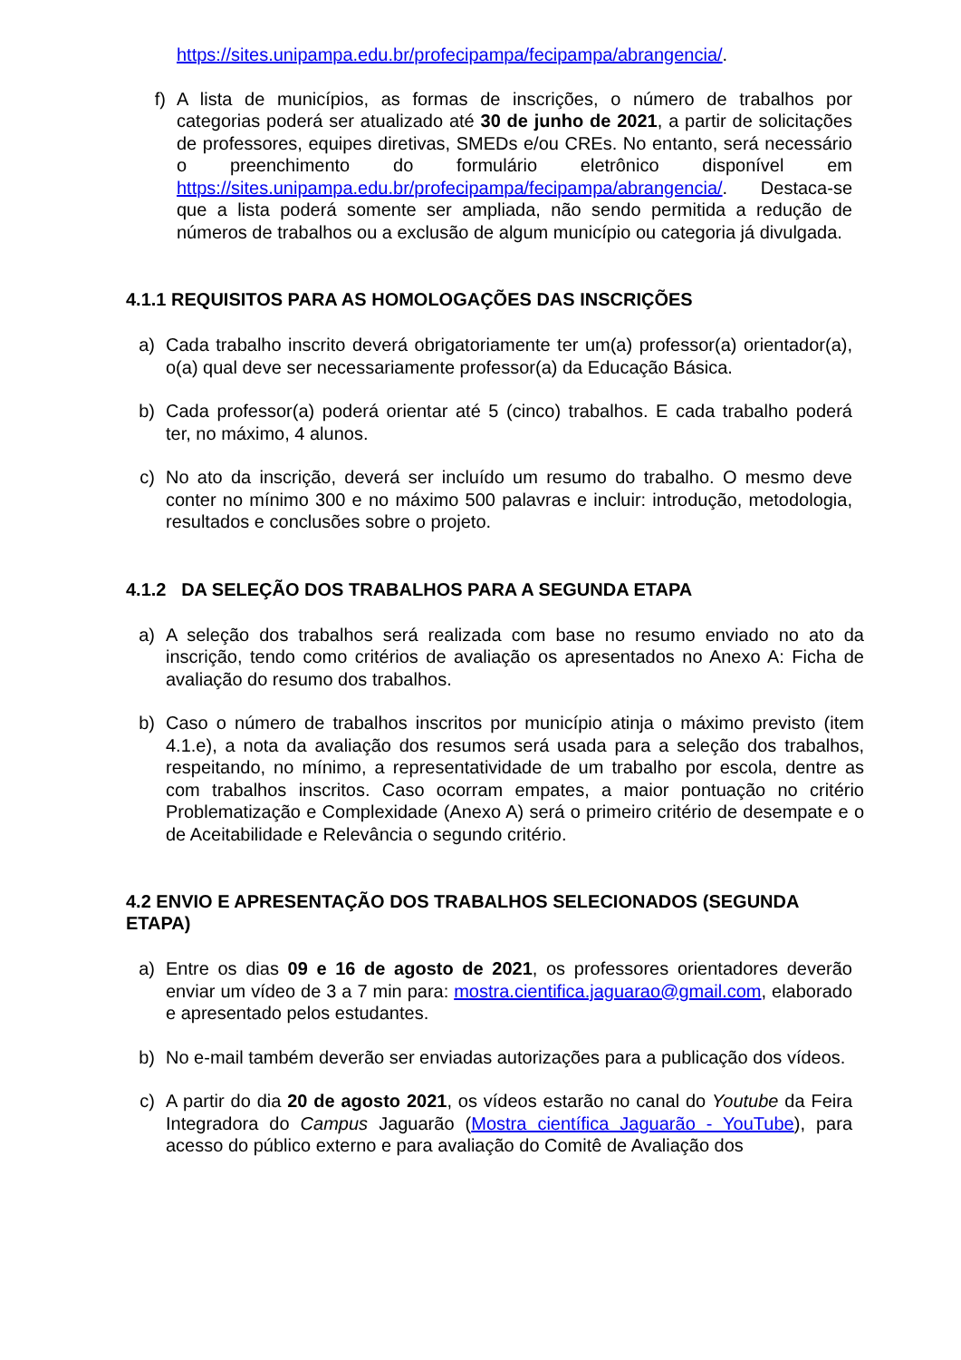https://sites.unipampa.edu.br/profecipampa/fecipampa/abrangencia/.
f) A lista de municípios, as formas de inscrições, o número de trabalhos por categorias poderá ser atualizado até 30 de junho de 2021, a partir de solicitações de professores, equipes diretivas, SMEDs e/ou CREs. No entanto, será necessário o preenchimento do formulário eletrônico disponível em https://sites.unipampa.edu.br/profecipampa/fecipampa/abrangencia/. Destaca-se que a lista poderá somente ser ampliada, não sendo permitida a redução de números de trabalhos ou a exclusão de algum município ou categoria já divulgada.
4.1.1 REQUISITOS PARA AS HOMOLOGAÇÕES DAS INSCRIÇÕES
a) Cada trabalho inscrito deverá obrigatoriamente ter um(a) professor(a) orientador(a), o(a) qual deve ser necessariamente professor(a) da Educação Básica.
b) Cada professor(a) poderá orientar até 5 (cinco) trabalhos. E cada trabalho poderá ter, no máximo, 4 alunos.
c) No ato da inscrição, deverá ser incluído um resumo do trabalho. O mesmo deve conter no mínimo 300 e no máximo 500 palavras e incluir: introdução, metodologia, resultados e conclusões sobre o projeto.
4.1.2 DA SELEÇÃO DOS TRABALHOS PARA A SEGUNDA ETAPA
a) A seleção dos trabalhos será realizada com base no resumo enviado no ato da inscrição, tendo como critérios de avaliação os apresentados no Anexo A: Ficha de avaliação do resumo dos trabalhos.
b) Caso o número de trabalhos inscritos por município atinja o máximo previsto (item 4.1.e), a nota da avaliação dos resumos será usada para a seleção dos trabalhos, respeitando, no mínimo, a representatividade de um trabalho por escola, dentre as com trabalhos inscritos. Caso ocorram empates, a maior pontuação no critério Problematização e Complexidade (Anexo A) será o primeiro critério de desempate e o de Aceitabilidade e Relevância o segundo critério.
4.2 ENVIO E APRESENTAÇÃO DOS TRABALHOS SELECIONADOS (SEGUNDA ETAPA)
a) Entre os dias 09 e 16 de agosto de 2021, os professores orientadores deverão enviar um vídeo de 3 a 7 min para: mostra.cientifica.jaguarao@gmail.com, elaborado e apresentado pelos estudantes.
b) No e-mail também deverão ser enviadas autorizações para a publicação dos vídeos.
c) A partir do dia 20 de agosto 2021, os vídeos estarão no canal do Youtube da Feira Integradora do Campus Jaguarão (Mostra científica Jaguarão - YouTube), para acesso do público externo e para avaliação do Comitê de Avaliação dos